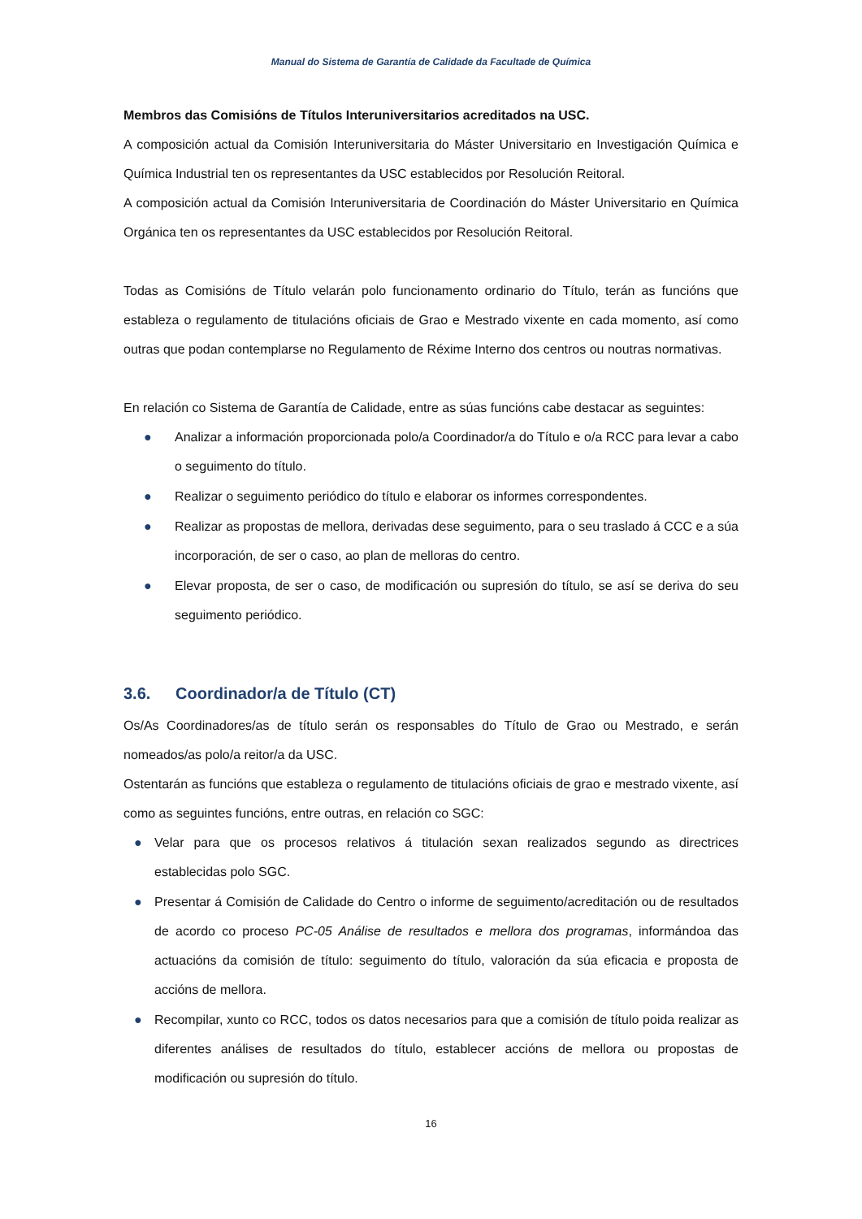Manual do Sistema de Garantía de Calidade da Facultade de Química
Membros das Comisións de Títulos Interuniversitarios acreditados na USC.
A composición actual da Comisión Interuniversitaria do Máster Universitario en Investigación Química e Química Industrial ten os representantes da USC establecidos por Resolución Reitoral.
A composición actual da Comisión Interuniversitaria de Coordinación do Máster Universitario en Química Orgánica ten os representantes da USC establecidos por Resolución Reitoral.
Todas as Comisións de Título velarán polo funcionamento ordinario do Título, terán as funcións que estableza o regulamento de titulacións oficiais de Grao e Mestrado vixente en cada momento, así como outras que podan contemplarse no Regulamento de Réxime Interno dos centros ou noutras normativas.
En relación co Sistema de Garantía de Calidade, entre as súas funcións cabe destacar as seguintes:
● Analizar a información proporcionada polo/a Coordinador/a do Título e o/a RCC para levar a cabo o seguimento do título.
● Realizar o seguimento periódico do título e elaborar os informes correspondentes.
● Realizar as propostas de mellora, derivadas dese seguimento, para o seu traslado á CCC e a súa incorporación, de ser o caso, ao plan de melloras do centro.
● Elevar proposta, de ser o caso, de modificación ou supresión do título, se así se deriva do seu seguimento periódico.
3.6. Coordinador/a de Título (CT)
Os/As Coordinadores/as de título serán os responsables do Título de Grao ou Mestrado, e serán nomeados/as polo/a reitor/a da USC.
Ostentarán as funcións que estableza o regulamento de titulacións oficiais de grao e mestrado vixente, así como as seguintes funcións, entre outras, en relación co SGC:
● Velar para que os procesos relativos á titulación sexan realizados segundo as directrices establecidas polo SGC.
● Presentar á Comisión de Calidade do Centro o informe de seguimento/acreditación ou de resultados de acordo co proceso PC-05 Análise de resultados e mellora dos programas, informándoa das actuacións da comisión de título: seguimento do título, valoración da súa eficacia e proposta de accións de mellora.
● Recompilar, xunto co RCC, todos os datos necesarios para que a comisión de título poida realizar as diferentes análises de resultados do título, establecer accións de mellora ou propostas de modificación ou supresión do título.
16